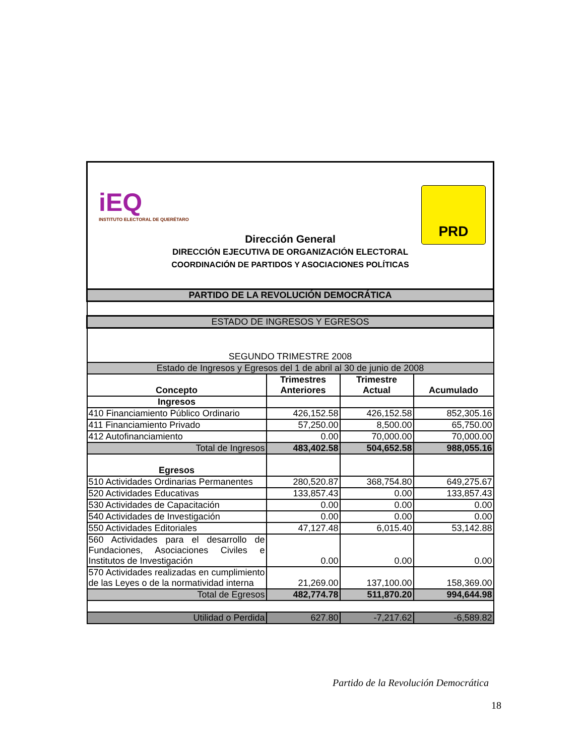iEQ
INSTITUTO ELECTORAL DE QUERÉTARO
PRD
Dirección General
DIRECCIÓN EJECUTIVA DE ORGANIZACIÓN ELECTORAL
COORDINACIÓN DE PARTIDOS Y ASOCIACIONES POLÍTICAS
| PARTIDO DE LA REVOLUCIÓN DEMOCRÁTICA | | | |
| ESTADO DE INGRESOS Y EGRESOS | | | |
| SEGUNDO TRIMESTRE 2008 | | | |
| Estado de Ingresos y Egresos del 1 de abril al 30 de junio de 2008 | | | |
| Concepto | Trimestres Anteriores | Trimestre Actual | Acumulado |
| Ingresos | | | |
| 410 Financiamiento Público Ordinario | 426,152.58 | 426,152.58 | 852,305.16 |
| 411 Financiamiento Privado | 57,250.00 | 8,500.00 | 65,750.00 |
| 412 Autofinanciamiento | 0.00 | 70,000.00 | 70,000.00 |
| Total de Ingresos | 483,402.58 | 504,652.58 | 988,055.16 |
| Egresos | | | |
| 510 Actividades Ordinarias Permanentes | 280,520.87 | 368,754.80 | 649,275.67 |
| 520 Actividades Educativas | 133,857.43 | 0.00 | 133,857.43 |
| 530 Actividades de Capacitación | 0.00 | 0.00 | 0.00 |
| 540 Actividades de Investigación | 0.00 | 0.00 | 0.00 |
| 550 Actividades Editoriales | 47,127.48 | 6,015.40 | 53,142.88 |
| 560 Actividades para el desarrollo de Fundaciones, Asociaciones Civiles e Institutos de Investigación | 0.00 | 0.00 | 0.00 |
| 570 Actividades realizadas en cumplimiento de las Leyes o de la normatividad interna | 21,269.00 | 137,100.00 | 158,369.00 |
| Total de Egresos | 482,774.78 | 511,870.20 | 994,644.98 |
| Utilidad o Perdida | 627.80 | -7,217.62 | -6,589.82 |
Partido de la Revolución Democrática
18